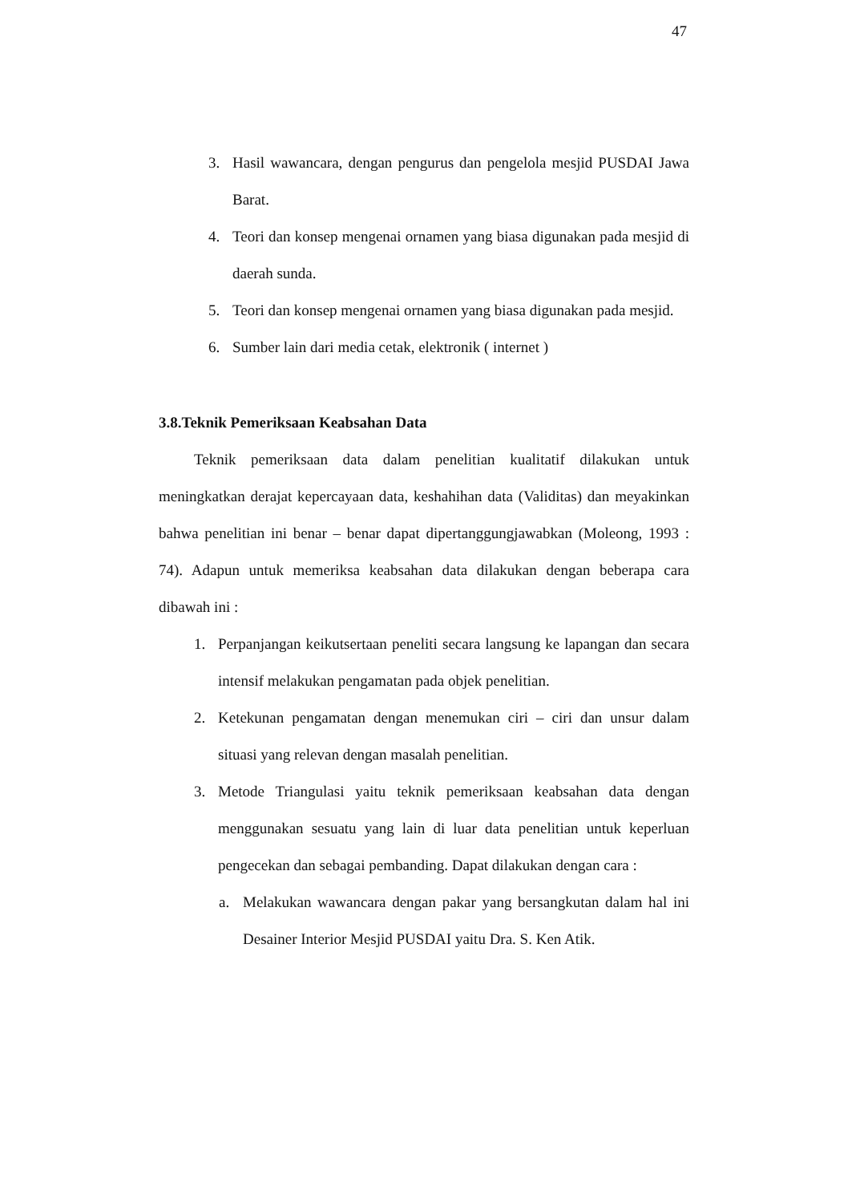47
3. Hasil wawancara, dengan pengurus dan pengelola mesjid PUSDAI Jawa Barat.
4. Teori dan konsep mengenai ornamen yang biasa digunakan pada mesjid di daerah sunda.
5. Teori dan konsep mengenai ornamen yang biasa digunakan pada mesjid.
6. Sumber lain dari media cetak, elektronik ( internet )
3.8.Teknik Pemeriksaan Keabsahan Data
Teknik pemeriksaan data dalam penelitian kualitatif dilakukan untuk meningkatkan derajat kepercayaan data, keshahihan data (Validitas) dan meyakinkan bahwa penelitian ini benar – benar dapat dipertanggungjawabkan (Moleong, 1993 : 74). Adapun untuk memeriksa keabsahan data dilakukan dengan beberapa cara dibawah ini :
1. Perpanjangan keikutsertaan peneliti secara langsung ke lapangan dan secara intensif melakukan pengamatan pada objek penelitian.
2. Ketekunan pengamatan dengan menemukan ciri – ciri dan unsur dalam situasi yang relevan dengan masalah penelitian.
3. Metode Triangulasi yaitu teknik pemeriksaan keabsahan data dengan menggunakan sesuatu yang lain di luar data penelitian untuk keperluan pengecekan dan sebagai pembanding. Dapat dilakukan dengan cara :
a. Melakukan wawancara dengan pakar yang bersangkutan dalam hal ini Desainer Interior Mesjid PUSDAI yaitu Dra. S. Ken Atik.